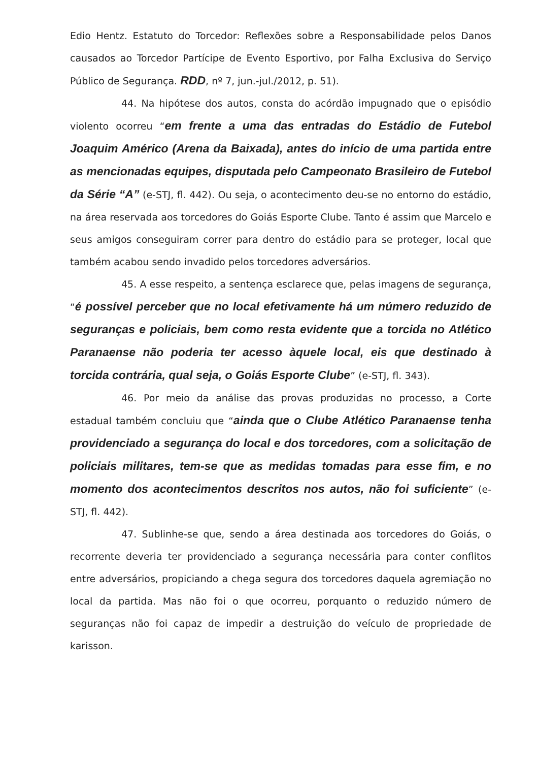Edio Hentz. Estatuto do Torcedor: Reflexões sobre a Responsabilidade pelos Danos causados ao Torcedor Partícipe de Evento Esportivo, por Falha Exclusiva do Serviço Público de Segurança. RDD, nº 7, jun.-jul./2012, p. 51).
44. Na hipótese dos autos, consta do acórdão impugnado que o episódio violento ocorreu “em frente a uma das entradas do Estádio de Futebol Joaquim Américo (Arena da Baixada), antes do início de uma partida entre as mencionadas equipes, disputada pelo Campeonato Brasileiro de Futebol da Série “A” (e-STJ, fl. 442). Ou seja, o acontecimento deu-se no entorno do estádio, na área reservada aos torcedores do Goiás Esporte Clube. Tanto é assim que Marcelo e seus amigos conseguiram correr para dentro do estádio para se proteger, local que também acabou sendo invadido pelos torcedores adversários.
45. A esse respeito, a sentença esclarece que, pelas imagens de segurança, “é possível perceber que no local efetivamente há um número reduzido de seguranças e policiais, bem como resta evidente que a torcida no Atlético Paranaense não poderia ter acesso àquele local, eis que destinado à torcida contrária, qual seja, o Goiás Esporte Clube” (e-STJ, fl. 343).
46. Por meio da análise das provas produzidas no processo, a Corte estadual também concluiu que “ainda que o Clube Atlético Paranaense tenha providenciado a segurança do local e dos torcedores, com a solicitação de policiais militares, tem-se que as medidas tomadas para esse fim, e no momento dos acontecimentos descritos nos autos, não foi suficiente” (e-STJ, fl. 442).
47. Sublinhe-se que, sendo a área destinada aos torcedores do Goiás, o recorrente deveria ter providenciado a segurança necessária para conter conflitos entre adversários, propiciando a chega segura dos torcedores daquela agremiação no local da partida. Mas não foi o que ocorreu, porquanto o reduzido número de seguranças não foi capaz de impedir a destruição do veículo de propriedade de karisson.